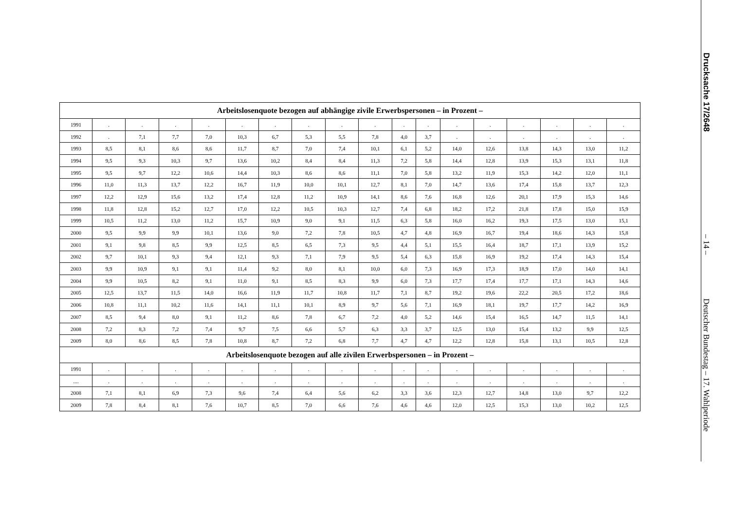| Arbeitslosenquote bezogen auf abhängige zivile Erwerbspersonen – in Prozent – | | | | | | | | | | | | | | | | | |
| --- | --- | --- | --- | --- | --- | --- | --- | --- | --- | --- | --- | --- | --- | --- | --- | --- | --- |
| 1991 | . | . | . | . | . | . | . | . | . | . | . | . | . | . | . | . | . |
| 1992 | . | 7,1 | 7,7 | 7,0 | 10,3 | 6,7 | 5,3 | 5,5 | 7,8 | 4,0 | 3,7 | . | . | . | . | . | . |
| 1993 | 8,5 | 8,1 | 8,6 | 8,6 | 11,7 | 8,7 | 7,0 | 7,4 | 10,1 | 6,1 | 5,2 | 14,0 | 12,6 | 13,8 | 14,3 | 13,0 | 11,2 |
| 1994 | 9,5 | 9,3 | 10,3 | 9,7 | 13,6 | 10,2 | 8,4 | 8,4 | 11,3 | 7,2 | 5,8 | 14,4 | 12,8 | 13,9 | 15,3 | 13,1 | 11,8 |
| 1995 | 9,5 | 9,7 | 12,2 | 10,6 | 14,4 | 10,3 | 8,6 | 8,6 | 11,1 | 7,0 | 5,8 | 13,2 | 11,9 | 15,3 | 14,2 | 12,0 | 11,1 |
| 1996 | 11,0 | 11,3 | 13,7 | 12,2 | 16,7 | 11,9 | 10,0 | 10,1 | 12,7 | 8,1 | 7,0 | 14,7 | 13,6 | 17,4 | 15,8 | 13,7 | 12,3 |
| 1997 | 12,2 | 12,9 | 15,6 | 13,2 | 17,4 | 12,8 | 11,2 | 10,9 | 14,1 | 8,6 | 7,6 | 16,8 | 12,6 | 20,1 | 17,9 | 15,3 | 14,6 |
| 1998 | 11,8 | 12,8 | 15,2 | 12,7 | 17,0 | 12,2 | 10,5 | 10,3 | 12,7 | 7,4 | 6,8 | 18,2 | 17,2 | 21,8 | 17,8 | 15,0 | 15,9 |
| 1999 | 10,5 | 11,2 | 13,0 | 11,2 | 15,7 | 10,9 | 9,0 | 9,1 | 11,5 | 6,3 | 5,8 | 16,0 | 16,2 | 19,3 | 17,5 | 13,0 | 15,1 |
| 2000 | 9,5 | 9,9 | 9,9 | 10,1 | 13,6 | 9,0 | 7,2 | 7,8 | 10,5 | 4,7 | 4,8 | 16,9 | 16,7 | 19,4 | 18,6 | 14,3 | 15,8 |
| 2001 | 9,1 | 9,8 | 8,5 | 9,9 | 12,5 | 8,5 | 6,5 | 7,3 | 9,5 | 4,4 | 5,1 | 15,5 | 16,4 | 18,7 | 17,1 | 13,9 | 15,2 |
| 2002 | 9,7 | 10,1 | 9,3 | 9,4 | 12,1 | 9,3 | 7,1 | 7,9 | 9,5 | 5,4 | 6,3 | 15,8 | 16,9 | 19,2 | 17,4 | 14,3 | 15,4 |
| 2003 | 9,9 | 10,9 | 9,1 | 9,1 | 11,4 | 9,2 | 8,0 | 8,1 | 10,0 | 6,0 | 7,3 | 16,9 | 17,3 | 18,9 | 17,0 | 14,0 | 14,1 |
| 2004 | 9,9 | 10,5 | 8,2 | 9,1 | 11,0 | 9,1 | 8,5 | 8,3 | 9,9 | 6,0 | 7,3 | 17,7 | 17,4 | 17,7 | 17,1 | 14,3 | 14,6 |
| 2005 | 12,5 | 13,7 | 11,5 | 14,0 | 16,6 | 11,9 | 11,7 | 10,8 | 11,7 | 7,1 | 8,7 | 19,2 | 19,6 | 22,2 | 20,5 | 17,2 | 18,6 |
| 2006 | 10,8 | 11,1 | 10,2 | 11,6 | 14,1 | 11,1 | 10,1 | 8,9 | 9,7 | 5,6 | 7,1 | 16,9 | 18,1 | 19,7 | 17,7 | 14,2 | 16,9 |
| 2007 | 8,5 | 9,4 | 8,0 | 9,1 | 11,2 | 8,6 | 7,8 | 6,7 | 7,2 | 4,0 | 5,2 | 14,6 | 15,4 | 16,5 | 14,7 | 11,5 | 14,1 |
| 2008 | 7,2 | 8,3 | 7,2 | 7,4 | 9,7 | 7,5 | 6,6 | 5,7 | 6,3 | 3,3 | 3,7 | 12,5 | 13,0 | 15,4 | 13,2 | 9,9 | 12,5 |
| 2009 | 8,0 | 8,6 | 8,5 | 7,8 | 10,8 | 8,7 | 7,2 | 6,8 | 7,7 | 4,7 | 4,7 | 12,2 | 12,8 | 15,8 | 13,1 | 10,5 | 12,8 |
| Arbeitslosenquote bezogen auf alle zivilen Erwerbspersonen – in Prozent – | | | | | | | | | | | | | | | | | |
| 1991 | . | . | . | . | . | . | . | . | . | . | . | . | . | . | . | . | . |
| .... | . | . | . | . | . | . | . | . | . | . | . | . | . | . | . | . | . |
| 2008 | 7,1 | 8,1 | 6,9 | 7,3 | 9,6 | 7,4 | 6,4 | 5,6 | 6,2 | 3,3 | 3,6 | 12,3 | 12,7 | 14,8 | 13,0 | 9,7 | 12,2 |
| 2009 | 7,8 | 8,4 | 8,1 | 7,6 | 10,7 | 8,5 | 7,0 | 6,6 | 7,6 | 4,6 | 4,6 | 12,0 | 12,5 | 15,3 | 13,0 | 10,2 | 12,5 |
Drucksache 17/2648
– 14 –
Deutscher Bundestag – 17. Wahlperiode